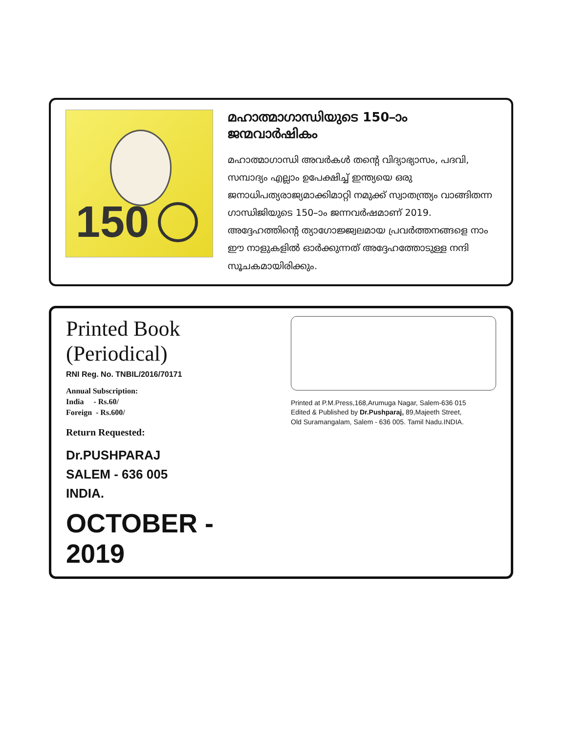150
മഹാത്മാഗാന്ധിയുടെ 150–ാം ജന്മവാർഷികം
മഹാത്മാഗാന്ധി അവർകൾ തന്റെ വിദ്യാഭ്യാസം, പദവി, സമ്പാദ്യം എല്ലാം ഉപേക്ഷിച്ച് ഇന്ത്യയെ ഒരു ജനാധിപത്യരാജ്യമാക്കിമാറ്റി നമുക്ക് സ്വാതന്ത്ര്യം വാങ്ങിതന്ന ഗാന്ധിജിയുടെ 150–ാം ജന്നവർഷമാണ് 2019. അദ്ദേഹത്തിന്റെ ത്യാഗോജ്ജ്വലമായ പ്രവർത്തനങ്ങളെ നാം ഈ നാളുകളിൽ ഓർക്കുന്നത് അദ്ദേഹത്തോടുള്ള നന്ദി സൂചകമായിരിക്കും.
Printed Book (Periodical)
RNI Reg. No. TNBIL/2016/70171
Annual Subscription:
India - Rs.60/
Foreign - Rs.600/
Return Requested:
Dr.PUSHPARAJ
SALEM - 636 005
INDIA.
OCTOBER - 2019
Printed at P.M.Press,168,Arumuga Nagar, Salem-636 015
Edited & Published by Dr.Pushparaj, 89,Majeeth Street,
Old Suramangalam, Salem - 636 005. Tamil Nadu.INDIA.